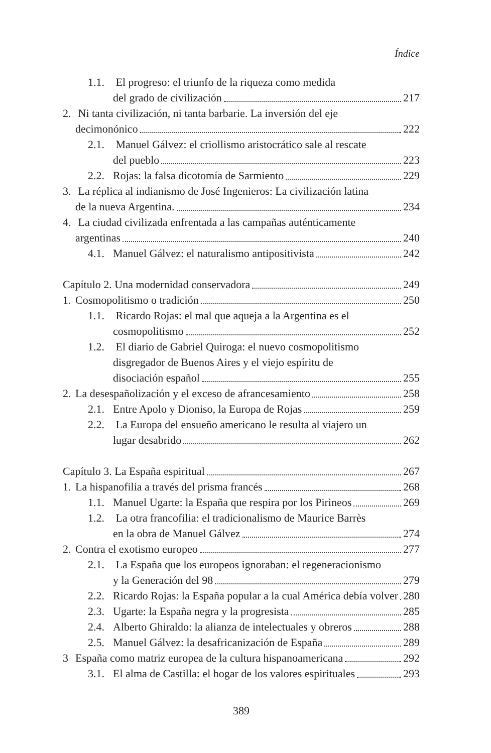Índice
1.1. El progreso: el triunfo de la riqueza como medida
del grado de civilización
217
2. Ni tanta civilización, ni tanta barbarie. La inversión del eje
decimonónico
222
2.1. Manuel Gálvez: el criollismo aristocrático sale al rescate
del pueblo
223
2.2. Rojas: la falsa dicotomía de Sarmiento
229
3. La réplica al indianismo de José Ingenieros: La civilización latina
de la nueva Argentina.
234
4. La ciudad civilizada enfrentada a las campañas auténticamente
argentinas
240
4.1. Manuel Gálvez: el naturalismo antipositivista
242
Capítulo 2. Una modernidad conservadora
249
1. Cosmopolitismo o tradición
250
1.1. Ricardo Rojas: el mal que aqueja a la Argentina es el
cosmopolitismo
252
1.2. El diario de Gabriel Quiroga: el nuevo cosmopolitismo
disgregador de Buenos Aires y el viejo espíritu de
disociación español
255
2. La desespañolización y el exceso de afrancesamiento
258
2.1. Entre Apolo y Dioniso, la Europa de Rojas
259
2.2. La Europa del ensueño americano le resulta al viajero un
lugar desabrido
262
Capítulo 3. La España espiritual
267
1. La hispanofilia a través del prisma francés
268
1.1. Manuel Ugarte: la España que respira por los Pirineos
269
1.2. La otra francofilia: el tradicionalismo de Maurice Barrès
en la obra de Manuel Gálvez
274
2. Contra el exotismo europeo
277
2.1. La España que los europeos ignoraban: el regeneracionismo
y la Generación del 98
279
2.2. Ricardo Rojas: la España popular a la cual América debía volver
280
2.3. Ugarte: la España negra y la progresista
285
2.4. Alberto Ghiraldo: la alianza de intelectuales y obreros
288
2.5. Manuel Gálvez: la desafricanización de España
289
3 España como matriz europea de la cultura hispanoamericana
292
3.1. El alma de Castilla: el hogar de los valores espirituales
293
389